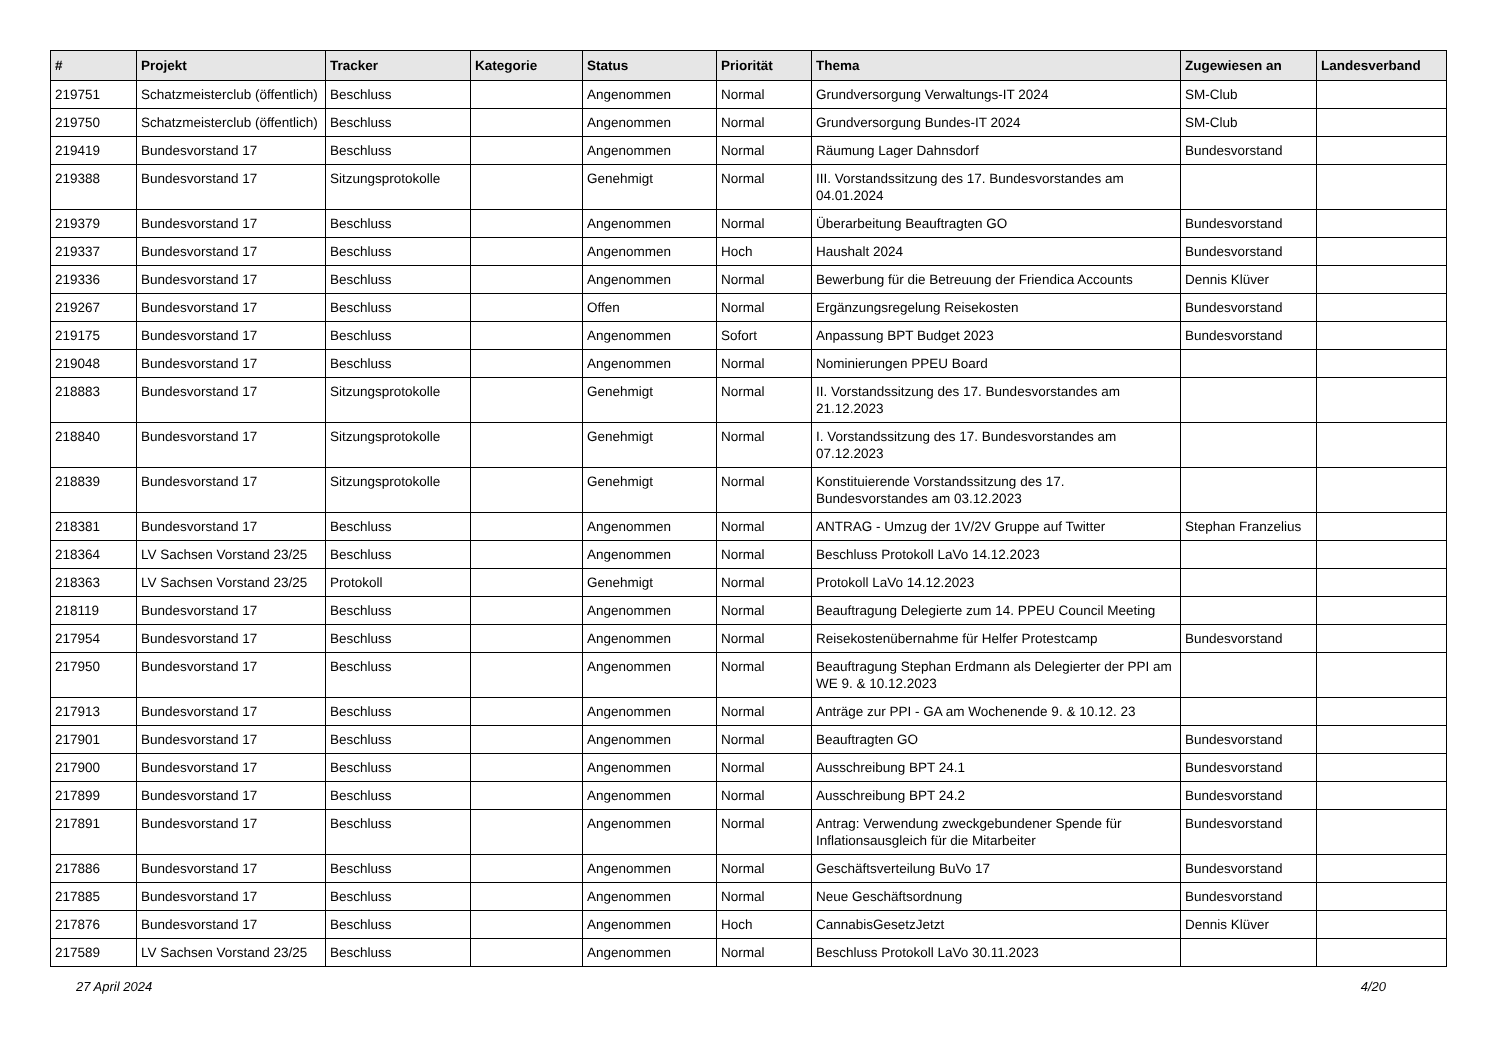| # | Projekt | Tracker | Kategorie | Status | Priorität | Thema | Zugewiesen an | Landesverband |
| --- | --- | --- | --- | --- | --- | --- | --- | --- |
| 219751 | Schatzmeisterclub (öffentlich) | Beschluss | | Angenommen | Normal | Grundversorgung Verwaltungs-IT 2024 | SM-Club | |
| 219750 | Schatzmeisterclub (öffentlich) | Beschluss | | Angenommen | Normal | Grundversorgung Bundes-IT 2024 | SM-Club | |
| 219419 | Bundesvorstand 17 | Beschluss | | Angenommen | Normal | Räumung Lager Dahnsdorf | Bundesvorstand | |
| 219388 | Bundesvorstand 17 | Sitzungsprotokolle | | Genehmigt | Normal | III. Vorstandssitzung des 17. Bundesvorstandes am 04.01.2024 | | |
| 219379 | Bundesvorstand 17 | Beschluss | | Angenommen | Normal | Überarbeitung Beauftragten GO | Bundesvorstand | |
| 219337 | Bundesvorstand 17 | Beschluss | | Angenommen | Hoch | Haushalt 2024 | Bundesvorstand | |
| 219336 | Bundesvorstand 17 | Beschluss | | Angenommen | Normal | Bewerbung für die Betreuung der Friendica Accounts | Dennis Klüver | |
| 219267 | Bundesvorstand 17 | Beschluss | | Offen | Normal | Ergänzungsregelung Reisekosten | Bundesvorstand | |
| 219175 | Bundesvorstand 17 | Beschluss | | Angenommen | Sofort | Anpassung BPT Budget 2023 | Bundesvorstand | |
| 219048 | Bundesvorstand 17 | Beschluss | | Angenommen | Normal | Nominierungen PPEU Board | | |
| 218883 | Bundesvorstand 17 | Sitzungsprotokolle | | Genehmigt | Normal | II. Vorstandssitzung des 17. Bundesvorstandes am 21.12.2023 | | |
| 218840 | Bundesvorstand 17 | Sitzungsprotokolle | | Genehmigt | Normal | I. Vorstandssitzung des 17. Bundesvorstandes am 07.12.2023 | | |
| 218839 | Bundesvorstand 17 | Sitzungsprotokolle | | Genehmigt | Normal | Konstituierende Vorstandssitzung des 17. Bundesvorstandes am 03.12.2023 | | |
| 218381 | Bundesvorstand 17 | Beschluss | | Angenommen | Normal | ANTRAG - Umzug der 1V/2V Gruppe auf Twitter | Stephan Franzelius | |
| 218364 | LV Sachsen Vorstand 23/25 | Beschluss | | Angenommen | Normal | Beschluss Protokoll LaVo 14.12.2023 | | |
| 218363 | LV Sachsen Vorstand 23/25 | Protokoll | | Genehmigt | Normal | Protokoll LaVo 14.12.2023 | | |
| 218119 | Bundesvorstand 17 | Beschluss | | Angenommen | Normal | Beauftragung Delegierte zum 14. PPEU Council Meeting | | |
| 217954 | Bundesvorstand 17 | Beschluss | | Angenommen | Normal | Reisekostenübernahme für Helfer Protestcamp | Bundesvorstand | |
| 217950 | Bundesvorstand 17 | Beschluss | | Angenommen | Normal | Beauftragung Stephan Erdmann als Delegierter der PPI am WE 9. & 10.12.2023 | | |
| 217913 | Bundesvorstand 17 | Beschluss | | Angenommen | Normal | Anträge zur PPI - GA am Wochenende 9. & 10.12. 23 | | |
| 217901 | Bundesvorstand 17 | Beschluss | | Angenommen | Normal | Beauftragten GO | Bundesvorstand | |
| 217900 | Bundesvorstand 17 | Beschluss | | Angenommen | Normal | Ausschreibung BPT 24.1 | Bundesvorstand | |
| 217899 | Bundesvorstand 17 | Beschluss | | Angenommen | Normal | Ausschreibung BPT 24.2 | Bundesvorstand | |
| 217891 | Bundesvorstand 17 | Beschluss | | Angenommen | Normal | Antrag: Verwendung zweckgebundener Spende für Inflationsausgleich für die Mitarbeiter | Bundesvorstand | |
| 217886 | Bundesvorstand 17 | Beschluss | | Angenommen | Normal | Geschäftsverteilung BuVo 17 | Bundesvorstand | |
| 217885 | Bundesvorstand 17 | Beschluss | | Angenommen | Normal | Neue Geschäftsordnung | Bundesvorstand | |
| 217876 | Bundesvorstand 17 | Beschluss | | Angenommen | Hoch | CannabisGesetzJetzt | Dennis Klüver | |
| 217589 | LV Sachsen Vorstand 23/25 | Beschluss | | Angenommen | Normal | Beschluss Protokoll LaVo 30.11.2023 | | |
27 April 2024 4/20